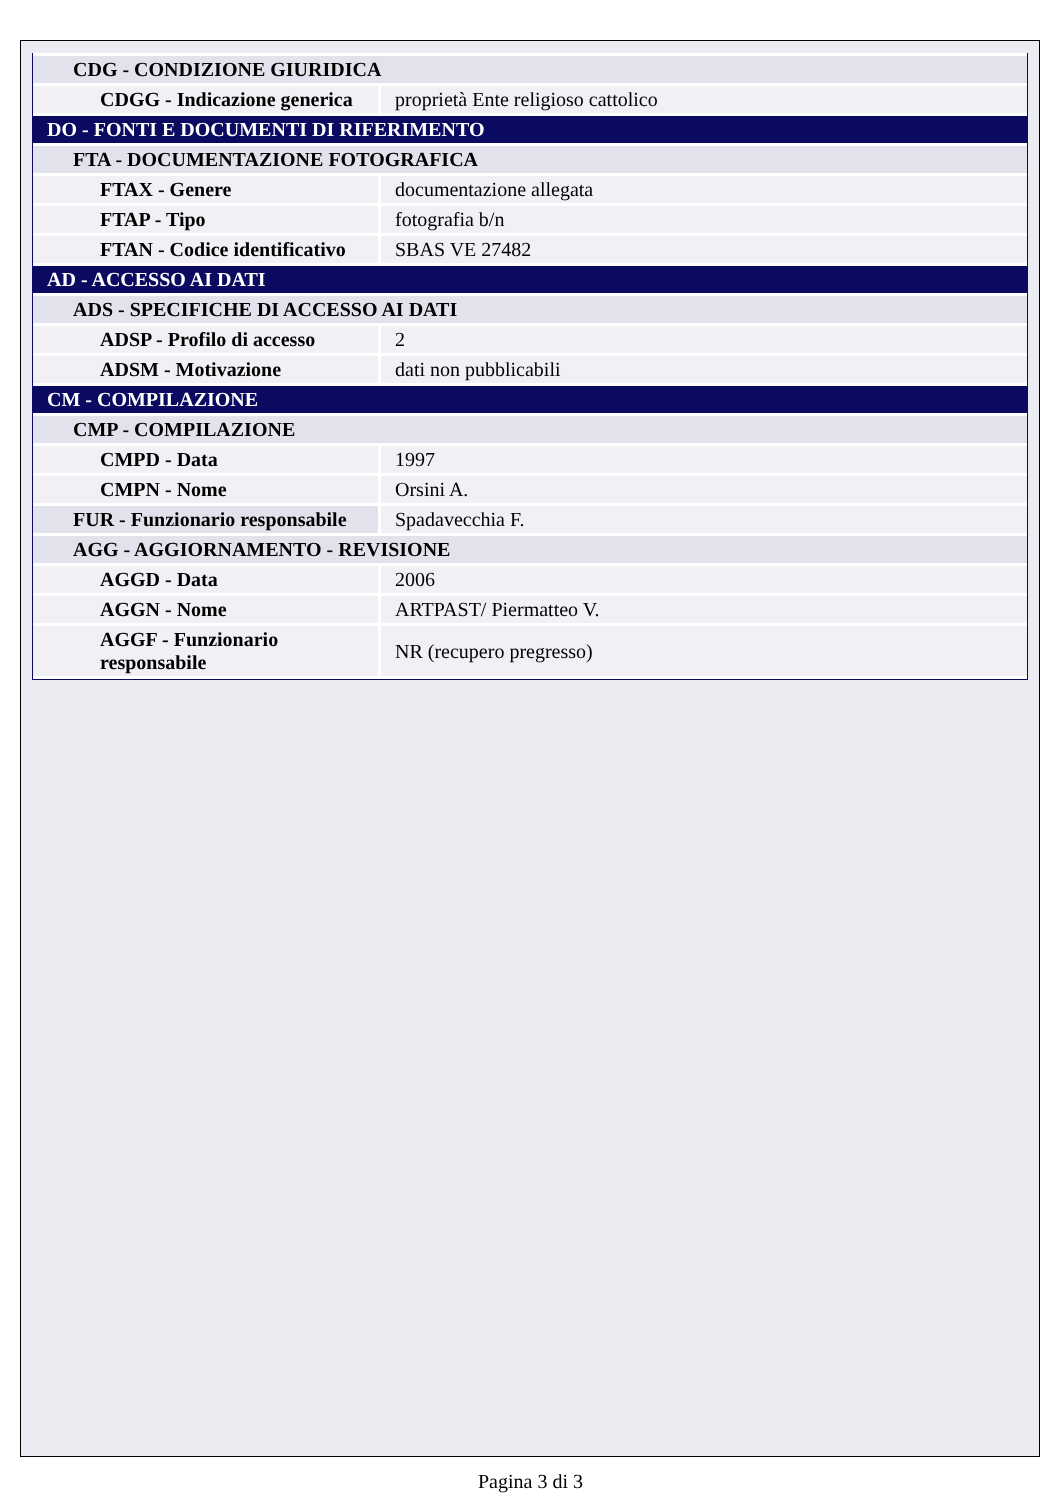| CDG - CONDIZIONE GIURIDICA | |
| CDGG - Indicazione generica | proprietà Ente religioso cattolico |
| DO - FONTI E DOCUMENTI DI RIFERIMENTO | |
| FTA - DOCUMENTAZIONE FOTOGRAFICA | |
| FTAX - Genere | documentazione allegata |
| FTAP - Tipo | fotografia b/n |
| FTAN - Codice identificativo | SBAS VE 27482 |
| AD - ACCESSO AI DATI | |
| ADS - SPECIFICHE DI ACCESSO AI DATI | |
| ADSP - Profilo di accesso | 2 |
| ADSM - Motivazione | dati non pubblicabili |
| CM - COMPILAZIONE | |
| CMP - COMPILAZIONE | |
| CMPD - Data | 1997 |
| CMPN - Nome | Orsini A. |
| FUR - Funzionario responsabile | Spadavecchia F. |
| AGG - AGGIORNAMENTO - REVISIONE | |
| AGGD - Data | 2006 |
| AGGN - Nome | ARTPAST/ Piermatteo V. |
| AGGF - Funzionario responsabile | NR (recupero pregresso) |
Pagina 3 di 3